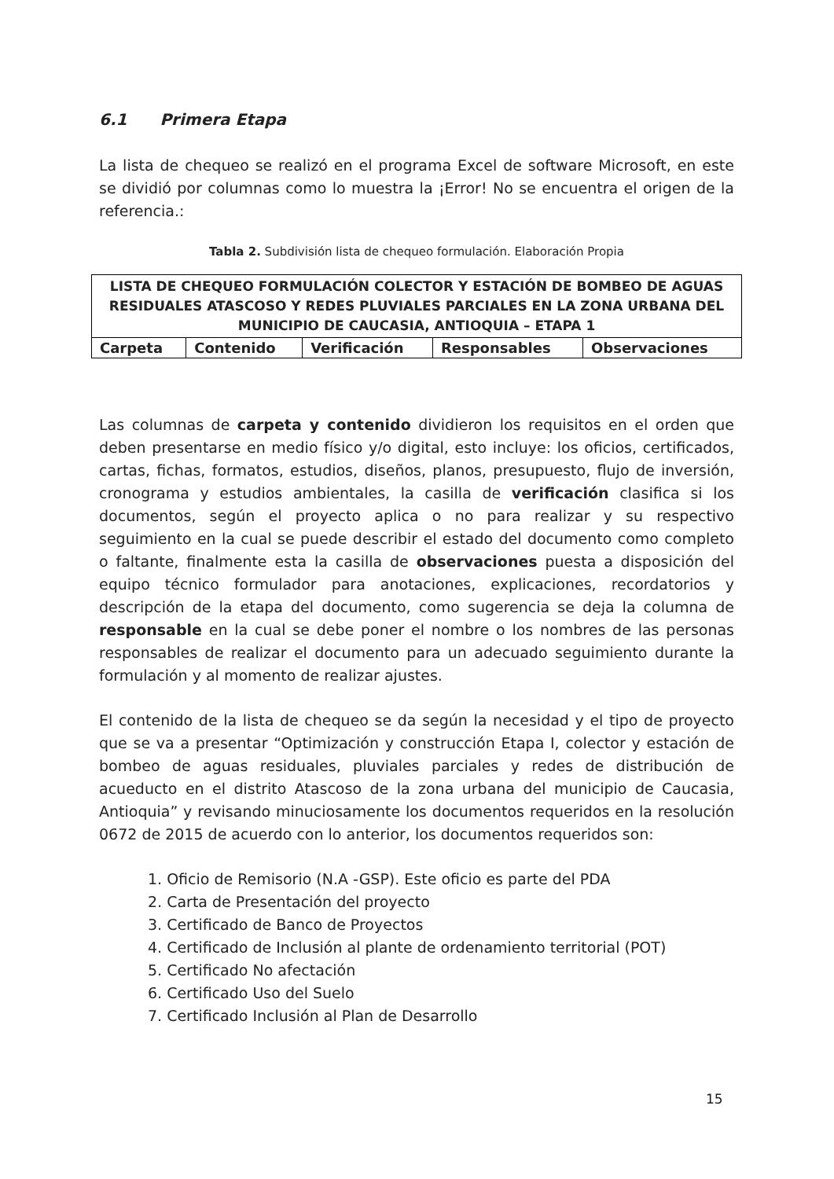6.1 Primera Etapa
La lista de chequeo se realizó en el programa Excel de software Microsoft, en este se dividió por columnas como lo muestra la ¡Error! No se encuentra el origen de la referencia.:
Tabla 2. Subdivisión lista de chequeo formulación. Elaboración Propia
| LISTA DE CHEQUEO FORMULACIÓN COLECTOR Y ESTACIÓN DE BOMBEO DE AGUAS RESIDUALES ATASCOSO Y REDES PLUVIALES PARCIALES EN LA ZONA URBANA DEL MUNICIPIO DE CAUCASIA, ANTIOQUIA – ETAPA 1 | | | | |
| --- | --- | --- | --- | --- |
| Carpeta | Contenido | Verificación | Responsables | Observaciones |
Las columnas de carpeta y contenido dividieron los requisitos en el orden que deben presentarse en medio físico y/o digital, esto incluye: los oficios, certificados, cartas, fichas, formatos, estudios, diseños, planos, presupuesto, flujo de inversión, cronograma y estudios ambientales, la casilla de verificación clasifica si los documentos, según el proyecto aplica o no para realizar y su respectivo seguimiento en la cual se puede describir el estado del documento como completo o faltante, finalmente esta la casilla de observaciones puesta a disposición del equipo técnico formulador para anotaciones, explicaciones, recordatorios y descripción de la etapa del documento, como sugerencia se deja la columna de responsable en la cual se debe poner el nombre o los nombres de las personas responsables de realizar el documento para un adecuado seguimiento durante la formulación y al momento de realizar ajustes.
El contenido de la lista de chequeo se da según la necesidad y el tipo de proyecto que se va a presentar “Optimización y construcción Etapa I, colector y estación de bombeo de aguas residuales, pluviales parciales y redes de distribución de acueducto en el distrito Atascoso de la zona urbana del municipio de Caucasia, Antioquia” y revisando minuciosamente los documentos requeridos en la resolución 0672 de 2015 de acuerdo con lo anterior, los documentos requeridos son:
1. Oficio de Remisorio (N.A -GSP). Este oficio es parte del PDA
2. Carta de Presentación del proyecto
3. Certificado de Banco de Proyectos
4. Certificado de Inclusión al plante de ordenamiento territorial (POT)
5. Certificado No afectación
6. Certificado Uso del Suelo
7. Certificado Inclusión al Plan de Desarrollo
15